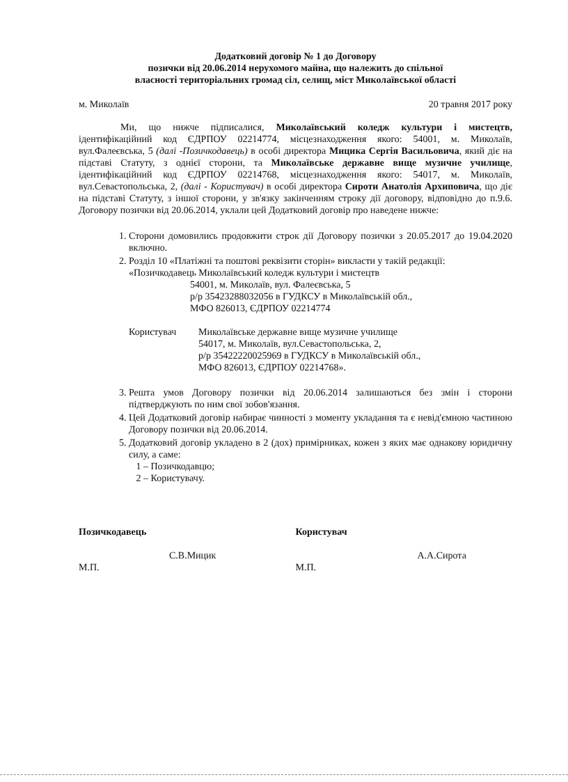Додатковий договір № 1 до Договору
позички від 20.06.2014 нерухомого майна, що належить до спільної
власності територіальних громад сіл, селищ, міст Миколаївської області
м. Миколаїв 20 травня 2017 року
Ми, що нижче підписалися, Миколаївський коледж культури і мистецтв, ідентифікаційний код ЄДРПОУ 02214774, місцезнаходження якого: 54001, м. Миколаїв, вул.Фалеєвська, 5 (далі -Позичкодавець) в особі директора Мицика Сергія Васильовича, який діє на підставі Статуту, з однієї сторони, та Миколаївське державне вище музичне училище, ідентифікаційний код ЄДРПОУ 02214768, місцезнаходження якого: 54017, м. Миколаїв, вул.Севастопольська, 2, (далі - Користувач) в особі директора Сироти Анатолія Архиповича, що діє на підставі Статуту, з іншої сторони, у зв'язку закінченням строку дії договору, відповідно до п.9.6. Договору позички від 20.06.2014, уклали цей Додатковий договір про наведене нижче:
1. Сторони домовились продовжити строк дії Договору позички з 20.05.2017 до 19.04.2020 включно.
2. Розділ 10 «Платіжні та поштові реквізити сторін» викласти у такій редакції:
«Позичкодавець Миколаївський коледж культури і мистецтв
54001, м. Миколаїв, вул. Фалеєвська, 5
р/р 35423288032056 в ГУДКСУ в Миколаївській обл.,
МФО 826013, ЄДРПОУ 02214774
Користувач Миколаївське державне вище музичне училище
54017, м. Миколаїв, вул.Севастопольська, 2,
р/р 35422220025969 в ГУДКСУ в Миколаївській обл.,
МФО 826013, ЄДРПОУ 02214768».
3. Решта умов Договору позички від 20.06.2014 залишаються без змін і сторони підтверджують по ним свої зобов'язання.
4. Цей Додатковий договір набирає чинності з моменту укладання та є невід'ємною частиною Договору позички від 20.06.2014.
5. Додатковий договір укладено в 2 (дох) примірниках, кожен з яких має однакову юридичну силу, а саме:
1 – Позичкодавцю;
2 – Користувачу.
Позичкодавець
С.В.Мицик
М.П.
Користувач
А.А.Сирота
М.П.